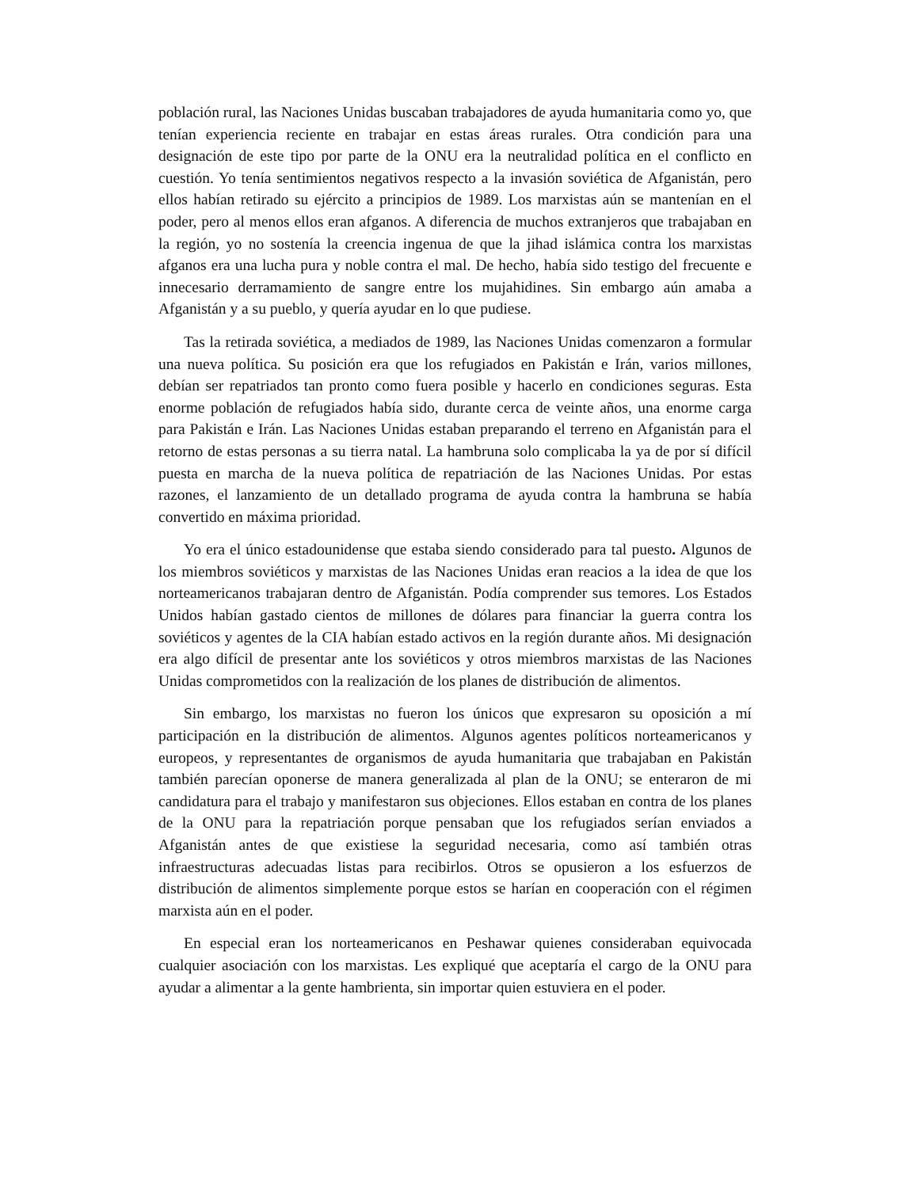población rural, las Naciones Unidas buscaban trabajadores de ayuda humanitaria como yo, que tenían experiencia reciente en trabajar en estas áreas rurales. Otra condición para una designación de este tipo por parte de la ONU era la neutralidad política en el conflicto en cuestión. Yo tenía sentimientos negativos respecto a la invasión soviética de Afganistán, pero ellos habían retirado su ejército a principios de 1989. Los marxistas aún se mantenían en el poder, pero al menos ellos eran afganos. A diferencia de muchos extranjeros que trabajaban en la región, yo no sostenía la creencia ingenua de que la jihad islámica contra los marxistas afganos era una lucha pura y noble contra el mal. De hecho, había sido testigo del frecuente e innecesario derramamiento de sangre entre los mujahidines. Sin embargo aún amaba a Afganistán y a su pueblo, y quería ayudar en lo que pudiese.
Tas la retirada soviética, a mediados de 1989, las Naciones Unidas comenzaron a formular una nueva política. Su posición era que los refugiados en Pakistán e Irán, varios millones, debían ser repatriados tan pronto como fuera posible y hacerlo en condiciones seguras. Esta enorme población de refugiados había sido, durante cerca de veinte años, una enorme carga para Pakistán e Irán. Las Naciones Unidas estaban preparando el terreno en Afganistán para el retorno de estas personas a su tierra natal. La hambruna solo complicaba la ya de por sí difícil puesta en marcha de la nueva política de repatriación de las Naciones Unidas. Por estas razones, el lanzamiento de un detallado programa de ayuda contra la hambruna se había convertido en máxima prioridad.
Yo era el único estadounidense que estaba siendo considerado para tal puesto. Algunos de los miembros soviéticos y marxistas de las Naciones Unidas eran reacios a la idea de que los norteamericanos trabajaran dentro de Afganistán. Podía comprender sus temores. Los Estados Unidos habían gastado cientos de millones de dólares para financiar la guerra contra los soviéticos y agentes de la CIA habían estado activos en la región durante años. Mi designación era algo difícil de presentar ante los soviéticos y otros miembros marxistas de las Naciones Unidas comprometidos con la realización de los planes de distribución de alimentos.
Sin embargo, los marxistas no fueron los únicos que expresaron su oposición a mí participación en la distribución de alimentos. Algunos agentes políticos norteamericanos y europeos, y representantes de organismos de ayuda humanitaria que trabajaban en Pakistán también parecían oponerse de manera generalizada al plan de la ONU; se enteraron de mi candidatura para el trabajo y manifestaron sus objeciones. Ellos estaban en contra de los planes de la ONU para la repatriación porque pensaban que los refugiados serían enviados a Afganistán antes de que existiese la seguridad necesaria, como así también otras infraestructuras adecuadas listas para recibirlos. Otros se opusieron a los esfuerzos de distribución de alimentos simplemente porque estos se harían en cooperación con el régimen marxista aún en el poder.
En especial eran los norteamericanos en Peshawar quienes consideraban equivocada cualquier asociación con los marxistas. Les expliqué que aceptaría el cargo de la ONU para ayudar a alimentar a la gente hambrienta, sin importar quien estuviera en el poder.